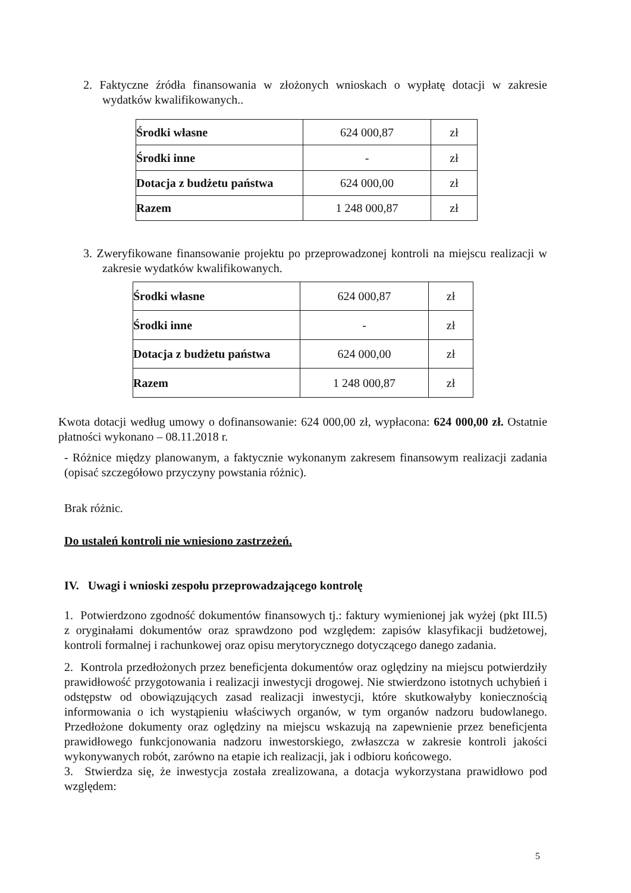2. Faktyczne źródła finansowania w złożonych wnioskach o wypłatę dotacji w zakresie wydatków kwalifikowanych..
| Środki własne | 624 000,87 | zł |
| Środki inne | - | zł |
| Dotacja z budżetu państwa | 624 000,00 | zł |
| Razem | 1 248 000,87 | zł |
3. Zweryfikowane finansowanie projektu po przeprowadzonej kontroli na miejscu realizacji w zakresie wydatków kwalifikowanych.
| Środki własne | 624 000,87 | zł |
| Środki inne | - | zł |
| Dotacja z budżetu państwa | 624 000,00 | zł |
| Razem | 1 248 000,87 | zł |
Kwota dotacji według umowy o dofinansowanie: 624 000,00 zł, wypłacona: 624 000,00 zł. Ostatnie płatności wykonano – 08.11.2018 r.
- Różnice między planowanym, a faktycznie wykonanym zakresem finansowym realizacji zadania (opisać szczegółowo przyczyny powstania różnic).
Brak różnic.
Do ustaleń kontroli nie wniesiono zastrzeżeń.
IV. Uwagi i wnioski zespołu przeprowadzającego kontrolę
1. Potwierdzono zgodność dokumentów finansowych tj.: faktury wymienionej jak wyżej (pkt III.5) z oryginałami dokumentów oraz sprawdzono pod względem: zapisów klasyfikacji budżetowej, kontroli formalnej i rachunkowej oraz opisu merytorycznego dotyczącego danego zadania.
2. Kontrola przedłożonych przez beneficjenta dokumentów oraz oględziny na miejscu potwierdziły prawidłowość przygotowania i realizacji inwestycji drogowej. Nie stwierdzono istotnych uchybień i odstępstw od obowiązujących zasad realizacji inwestycji, które skutkowałyby koniecznością informowania o ich wystąpieniu właściwych organów, w tym organów nadzoru budowlanego. Przedłożone dokumenty oraz oględziny na miejscu wskazują na zapewnienie przez beneficjenta prawidłowego funkcjonowania nadzoru inwestorskiego, zwłaszcza w zakresie kontroli jakości wykonywanych robót, zarówno na etapie ich realizacji, jak i odbioru końcowego.
3. Stwierdza się, że inwestycja została zrealizowana, a dotacja wykorzystana prawidłowo pod względem:
5